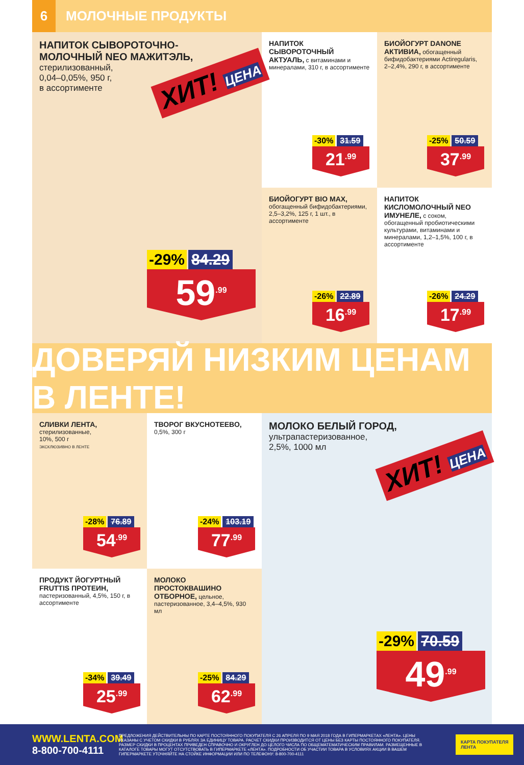6
МОЛОЧНЫЕ ПРОДУКТЫ
НАПИТОК СЫВОРОТОЧНО-
МОЛОЧНЫЙ NEO МАЖИТЭЛЬ,
стерилизованный,
0,04–0,05%, 950 г,
в ассортименте
ХИТ! ЦЕНА
-29% 84.29
59<sup>.99</sup>
НАПИТОК СЫВОРОТОЧНЫЙ АКТУАЛЬ, с витаминами и минералами, 310 г, в ассортименте
-30% 31.59
21<sup>.99</sup>
БИОЙОГУРТ DANONE АКТИВИА, обогащенный бифидобактериями Actiregularis, 2–2,4%, 290 г, в ассортименте
-25% 50.59
37<sup>.99</sup>
БИОЙОГУРТ BIO MAX, обогащенный бифидобактериями, 2,5–3,2%, 125 г, 1 шт., в ассортименте
-26% 22.89
16<sup>.99</sup>
НАПИТОК КИСЛОМОЛОЧНЫЙ NEO ИМУНЕЛЕ, с соком, обогащенный пробиотическими культурами, витаминами и минералами, 1,2–1,5%, 100 г, в ассортименте
-26% 24.29
17<sup>.99</sup>
ДОВЕРЯЙ НИЗКИМ ЦЕНАМ В ЛЕНТЕ!
СЛИВКИ ЛЕНТА,
стерилизованные,
10%, 500 г
ЭКСКЛЮЗИВНО В ЛЕНТЕ
-28% 76.89
54<sup>.99</sup>
ТВОРОГ ВКУСНОТЕЕВО,
0,5%, 300 г
-24% 103.19
77<sup>.99</sup>
ПРОДУКТ ЙОГУРТНЫЙ FRUTTIS ПРОТЕИН, пастеризованный, 4,5%, 150 г, в ассортименте
-34% 39.49
25<sup>.99</sup>
МОЛОКО ПРОСТОКВАШИНО ОТБОРНОЕ, цельное, пастеризованное, 3,4–4,5%, 930 мл
-25% 84.29
62<sup>.99</sup>
МОЛОКО БЕЛЫЙ ГОРОД,
ультрапастеризованное,
2,5%, 1000 мл
ХИТ! ЦЕНА
-29% 70.59
49<sup>.99</sup>
WWW.LENTA.COM
8-800-700-4111
ПРЕДЛОЖЕНИЯ ДЕЙСТВИТЕЛЬНЫ ПО КАРТЕ ПОСТОЯННОГО ПОКУПАТЕЛЯ С 26 АПРЕЛЯ ПО 9 МАЯ 2018 ГОДА В ГИПЕРМАРКЕТАХ «ЛЕНТА». ЦЕНЫ УКАЗАНЫ С УЧЕТОМ СКИДКИ В РУБЛЯХ ЗА ЕДИНИЦУ ТОВАРА. РАСЧЕТ СКИДКИ ПРОИЗВОДИТСЯ ОТ ЦЕНЫ БЕЗ КАРТЫ ПОСТОЯННОГО ПОКУПАТЕЛЯ. РАЗМЕР СКИДКИ В ПРОЦЕНТАХ ПРИВЕДЕН СПРАВОЧНО И ОКРУГЛЕН ДО ЦЕЛОГО ЧИСЛА ПО ОБЩЕМАТЕМАТИЧЕСКИМ ПРАВИЛАМ. РАЗМЕЩЕННЫЕ В КАТАЛОГЕ ТОВАРЫ МОГУТ ОТСУТСТВОВАТЬ В ГИПЕРМАРКЕТЕ «ЛЕНТА». ПОДРОБНОСТИ ОБ УЧАСТИИ ТОВАРА В УСЛОВИЯХ АКЦИИ В ВАШЕМ ГИПЕРМАРКЕТЕ УТОЧНЯЙТЕ НА СТОЙКЕ ИНФОРМАЦИИ ИЛИ ПО ТЕЛЕФОНУ: 8-800-700-4111
КАРТА ПОКУПАТЕЛЯ
ЛЕНТА